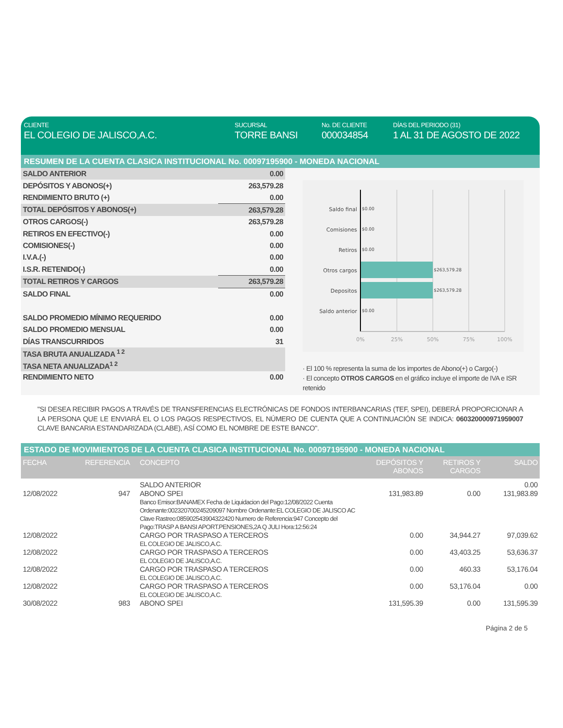CLIENTE
EL COLEGIO DE JALISCO,A.C.
SUCURSAL
TORRE BANSI
No. DE CLIENTE
000034854
DÍAS DEL PERIODO (31)
1 AL 31 DE AGOSTO DE 2022
RESUMEN DE LA CUENTA CLASICA INSTITUCIONAL No. 00097195900 - MONEDA NACIONAL
| SALDO ANTERIOR | 0.00 |
| DEPÓSITOS Y ABONOS(+) | 263,579.28 |
| RENDIMIENTO BRUTO (+) | 0.00 |
| TOTAL DEPÓSITOS Y ABONOS(+) | 263,579.28 |
| OTROS CARGOS(-) | 263,579.28 |
| RETIROS EN EFECTIVO(-) | 0.00 |
| COMISIONES(-) | 0.00 |
| I.V.A.(-) | 0.00 |
| I.S.R. RETENIDO(-) | 0.00 |
| TOTAL RETIROS Y CARGOS | 263,579.28 |
| SALDO FINAL | 0.00 |
| SALDO PROMEDIO MÍNIMO REQUERIDO | 0.00 |
| SALDO PROMEDIO MENSUAL | 0.00 |
| DÍAS TRANSCURRIDOS | 31 |
| TASA BRUTA ANUALIZADA <sup>1 2</sup> | |
| TASA NETA ANUALIZADA<sup>1 2</sup> | |
| RENDIMIENTO NETO | 0.00 |
Saldo final
Comisiones
Retiros
Otros cargos
Depositos
Saldo anterior
$0.00
$0.00
$0.00
$263,579.28
$263,579.28
$0.00
0%
25%
50%
75%
100%
· El 100 % representa la suma de los importes de Abono(+) o Cargo(-)
· El concepto OTROS CARGOS en el gráfico incluye el importe de IVA e ISR retenido
"SI DESEA RECIBIR PAGOS A TRAVÉS DE TRANSFERENCIAS ELECTRÓNICAS DE FONDOS INTERBANCARIAS (TEF, SPEI), DEBERÁ PROPORCIONAR A LA PERSONA QUE LE ENVIARÁ EL O LOS PAGOS RESPECTIVOS, EL NÚMERO DE CUENTA QUE A CONTINUACIÓN SE INDICA: 060320000971959007 CLAVE BANCARIA ESTANDARIZADA (CLABE), ASÍ COMO EL NOMBRE DE ESTE BANCO".
ESTADO DE MOVIMIENTOS DE LA CUENTA CLASICA INSTITUCIONAL No. 00097195900 - MONEDA NACIONAL
| FECHA | REFERENCIA | CONCEPTO | DEPÓSITOS Y ABONOS | RETIROS Y CARGOS | SALDO |
| --- | --- | --- | --- | --- | --- |
| | | SALDO ANTERIOR | | | 0.00 |
| 12/08/2022 | 947 | ABONO SPEI Banco Emisor:BANAMEX Fecha de Liquidacion del Pago:12/08/2022 Cuenta Ordenante:002320700245209097 Nombre Ordenante:EL COLEGIO DE JALISCO AC Clave Rastreo:085902543904322420 Numero de Referencia:947 Concepto del Pago:TRASP A BANSI APORT.PENSIONES,2A Q JULI Hora:12:56:24 | 131,983.89 | 0.00 | 131,983.89 |
| 12/08/2022 | | CARGO POR TRASPASO A TERCEROS EL COLEGIO DE JALISCO,A.C. | 0.00 | 34,944.27 | 97,039.62 |
| 12/08/2022 | | CARGO POR TRASPASO A TERCEROS EL COLEGIO DE JALISCO,A.C. | 0.00 | 43,403.25 | 53,636.37 |
| 12/08/2022 | | CARGO POR TRASPASO A TERCEROS EL COLEGIO DE JALISCO,A.C. | 0.00 | 460.33 | 53,176.04 |
| 12/08/2022 | | CARGO POR TRASPASO A TERCEROS EL COLEGIO DE JALISCO,A.C. | 0.00 | 53,176.04 | 0.00 |
| 30/08/2022 | 983 | ABONO SPEI | 131,595.39 | 0.00 | 131,595.39 |
Página 2 de 5